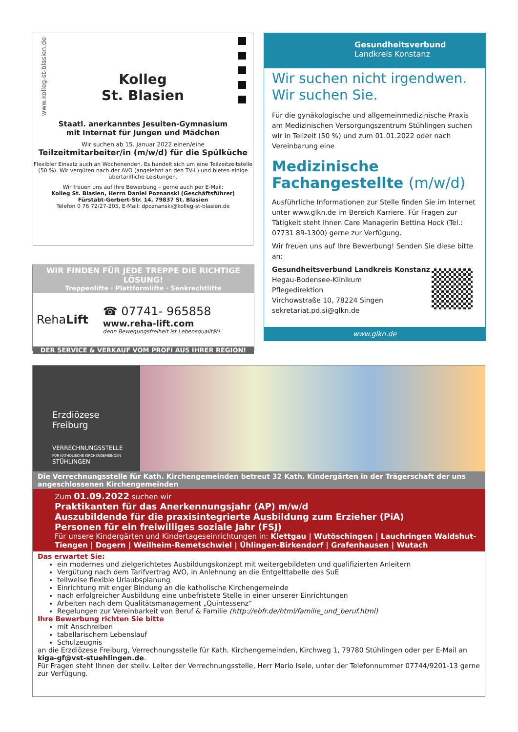www.kolleg-st-blasien.de
Kolleg
St. Blasien
Staatl. anerkanntes Jesuiten-Gymnasium
mit Internat für Jungen und Mädchen
Wir suchen ab 15. Januar 2022 einen/eine
Teilzeitmitarbeiter/in (m/w/d) für die Spülküche
Flexibler Einsatz auch an Wochenenden. Es handelt sich um eine Teilzeitzeitstelle (50 %). Wir vergüten nach der AVO (angelehnt an den TV-L) und bieten einige übertarifliche Leistungen.
Wir freuen uns auf Ihre Bewerbung – gerne auch per E-Mail:
Kolleg St. Blasien, Herrn Daniel Poznanski (Geschäftsführer)
Fürstabt-Gerbert-Str. 14, 79837 St. Blasien
Telefon 0 76 72/27-205, E-Mail: dpoznanski@kolleg-st-blasien.de
WIR FINDEN FÜR JEDE TREPPE DIE RICHTIGE LÖSUNG!
Treppenlifte · Plattformlifte · Senkrechtlifte
RehaLift
☎ 07741- 965858
www.reha-lift.com
denn Bewegungsfreiheit ist Lebensqualität!
DER SERVICE & VERKAUF VOM PROFI AUS IHRER REGION!
Gesundheitsverbund
Landkreis Konstanz
Wir suchen nicht irgendwen.
Wir suchen Sie.
Für die gynäkologische und allgemeinmedizinische Praxis am Medizinischen Versorgungszentrum Stühlingen suchen wir in Teilzeit (50 %) und zum 01.01.2022 oder nach Vereinbarung eine
Medizinische Fachangestellte (m/w/d)
Ausführliche Informationen zur Stelle finden Sie im Internet unter www.glkn.de im Bereich Karriere. Für Fragen zur Tätigkeit steht Ihnen Care Managerin Bettina Hock (Tel.: 07731 89-1300) gerne zur Verfügung.
Wir freuen uns auf Ihre Bewerbung! Senden Sie diese bitte an:
Gesundheitsverbund Landkreis Konstanz
Hegau-Bodensee-Klinikum
Pflegedirektion
Virchowstraße 10, 78224 Singen
sekretariat.pd.si@glkn.de
www.glkn.de
Erzdiözese
Freiburg
VERRECHNUNGSSTELLE
FÜR KATHOLISCHE KIRCHENGEMEINDEN
STÜHLINGEN
Die Verrechnungsstelle für Kath. Kirchengemeinden betreut 32 Kath. Kindergärten in der Trägerschaft der uns angeschlossenen Kirchengemeinden
Zum 01.09.2022 suchen wir
Praktikanten für das Anerkennungsjahr (AP) m/w/d
Auszubildende für die praxisintegrierte Ausbildung zum Erzieher (PiA)
Personen für ein freiwilliges soziale Jahr (FSJ)
Für unsere Kindergärten und Kindertageseinrichtungen in: Klettgau | Wutöschingen | Lauchringen Waldshut-Tiengen | Dogern | Weilheim-Remetschwiel | Ühlingen-Birkendorf | Grafenhausen | Wutach
Das erwartet Sie:
ein modernes und zielgerichtetes Ausbildungskonzept mit weitergebildeten und qualifizierten Anleitern
Vergütung nach dem Tarifvertrag AVO, in Anlehnung an die Entgelttabelle des SuE
teilweise flexible Urlaubsplanung
Einrichtung mit enger Bindung an die katholische Kirchengemeinde
nach erfolgreicher Ausbildung eine unbefristete Stelle in einer unserer Einrichtungen
Arbeiten nach dem Qualitätsmanagement „Quintessenz“
Regelungen zur Vereinbarkeit von Beruf & Familie (http://ebfr.de/html/familie_und_beruf.html)
Ihre Bewerbung richten Sie bitte
mit Anschreiben
tabellarischem Lebenslauf
Schulzeugnis
an die Erzdiözese Freiburg, Verrechnungsstelle für Kath. Kirchengemeinden, Kirchweg 1, 79780 Stühlingen oder per E-Mail an kiga-gf@vst-stuehlingen.de.
Für Fragen steht Ihnen der stellv. Leiter der Verrechnungsstelle, Herr Mario Isele, unter der Telefonnummer 07744/9201-13 gerne zur Verfügung.